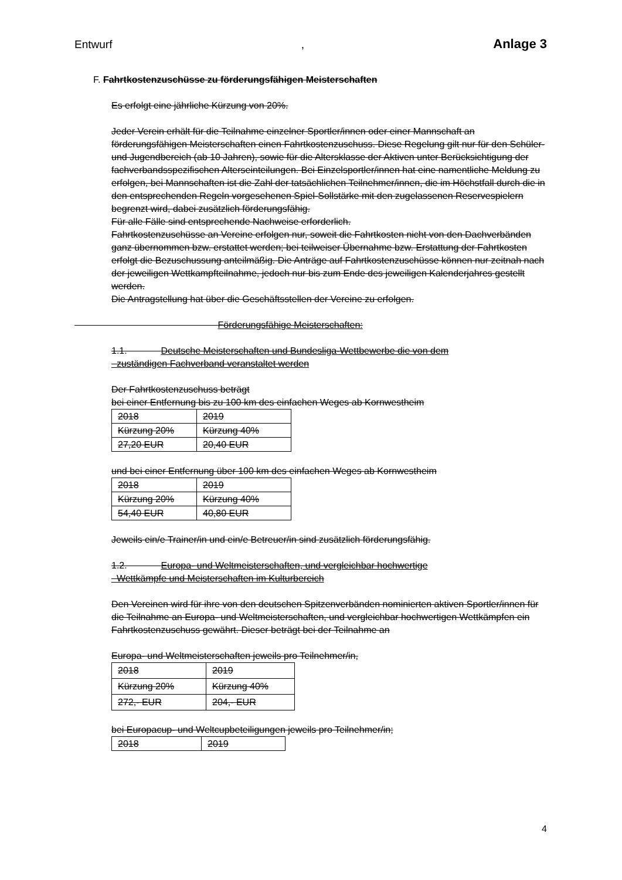Entwurf, Anlage 3
F. Fahrtkostenzuschüsse zu förderungsfähigen Meisterschaften
Es erfolgt eine jährliche Kürzung von 20%.
Jeder Verein erhält für die Teilnahme einzelner Sportler/innen oder einer Mannschaft an förderungsfähigen Meisterschaften einen Fahrtkostenzuschuss. Diese Regelung gilt nur für den Schüler- und Jugendbereich (ab 10 Jahren), sowie für die Altersklasse der Aktiven unter Berücksichtigung der fachverbandsspezifischen Alterseinteilungen. Bei Einzelsportler/innen hat eine namentliche Meldung zu erfolgen, bei Mannschaften ist die Zahl der tatsächlichen Teilnehmer/innen, die im Höchstfall durch die in den entsprechenden Regeln vorgesehenen Spiel-Sollstärke mit den zugelassenen Reservespielern begrenzt wird, dabei zusätzlich förderungsfähig.
Für alle Fälle sind entsprechende Nachweise erforderlich.
Fahrtkostenzuschüsse an Vereine erfolgen nur, soweit die Fahrtkosten nicht von den Dachverbänden ganz übernommen bzw. erstattet werden; bei teilweiser Übernahme bzw. Erstattung der Fahrtkosten erfolgt die Bezuschussung anteilmäßig. Die Anträge auf Fahrtkostenzuschüsse können nur zeitnah nach der jeweiligen Wettkampfteilnahme, jedoch nur bis zum Ende des jeweiligen Kalenderjahres gestellt werden.
Die Antragstellung hat über die Geschäftsstellen der Vereine zu erfolgen.
Förderungsfähige Meisterschaften:
1.1. Deutsche Meisterschaften und Bundesliga-Wettbewerbe die von dem
zuständigen Fachverband veranstaltet werden
Der Fahrtkostenzuschuss beträgt
bei einer Entfernung bis zu 100 km des einfachen Weges ab Kornwestheim
| 2018 | 2019 |
| Kürzung 20% | Kürzung 40% |
| 27,20 EUR | 20,40 EUR |
und bei einer Entfernung über 100 km des einfachen Weges ab Kornwestheim
| 2018 | 2019 |
| Kürzung 20% | Kürzung 40% |
| 54,40 EUR | 40,80 EUR |
Jeweils ein/e Trainer/in und ein/e Betreuer/in sind zusätzlich förderungsfähig.
1.2. Europa- und Weltmeisterschaften, und vergleichbar hochwertige
Wettkämpfe und Meisterschaften im Kulturbereich
Den Vereinen wird für ihre von den deutschen Spitzenverbänden nominierten aktiven Sportler/innen für die Teilnahme an Europa- und Weltmeisterschaften, und vergleichbar hochwertigen Wettkämpfen ein Fahrtkostenzuschuss gewährt. Dieser beträgt bei der Teilnahme an
Europa- und Weltmeisterschaften jeweils pro Teilnehmer/in,
| 2018 | 2019 |
| Kürzung 20% | Kürzung 40% |
| 272,- EUR | 204,- EUR |
bei Europacup- und Weltcupbeteiligungen jeweils pro Teilnehmer/in;
| 2018 | 2019 |
4